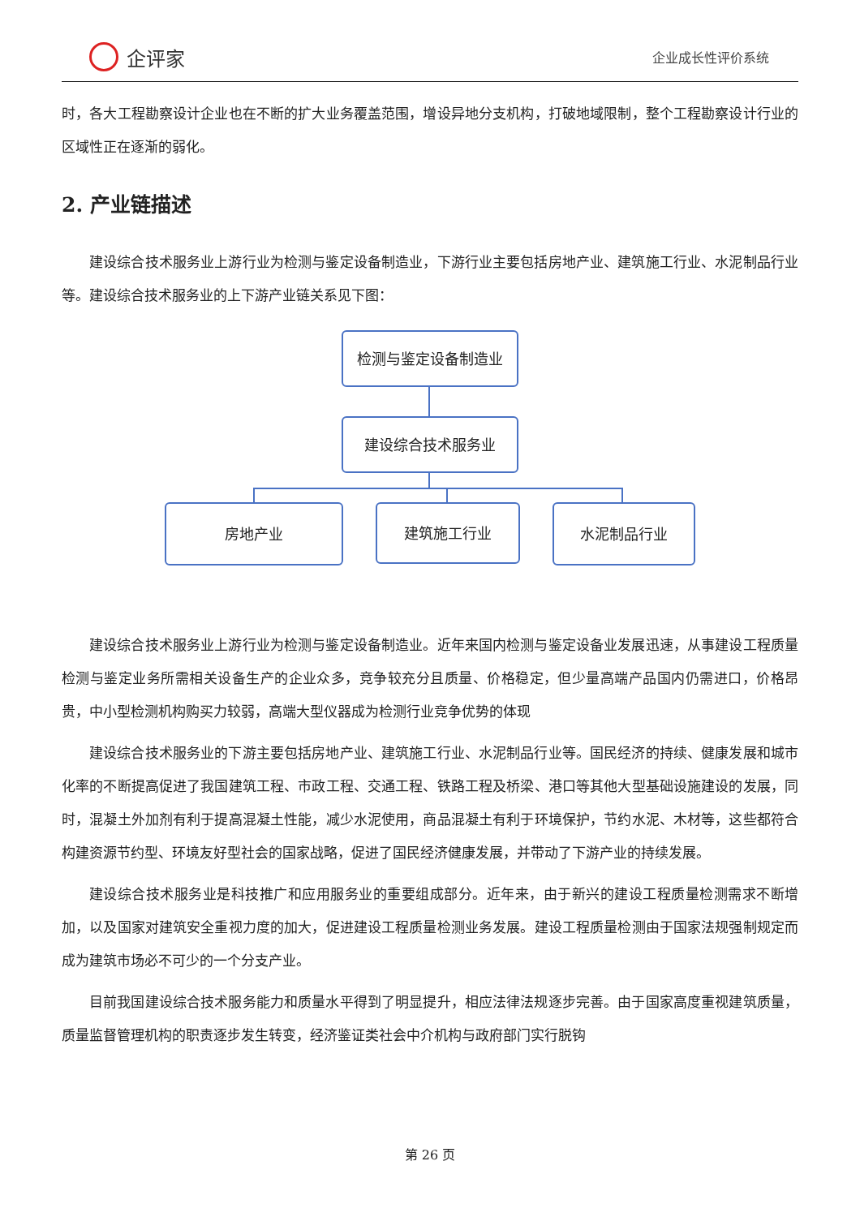企评家
企业成长性评价系统
时，各大工程勘察设计企业也在不断的扩大业务覆盖范围，增设异地分支机构，打破地域限制，整个工程勘察设计行业的区域性正在逐渐的弱化。
2. 产业链描述
建设综合技术服务业上游行业为检测与鉴定设备制造业，下游行业主要包括房地产业、建筑施工行业、水泥制品行业等。建设综合技术服务业的上下游产业链关系见下图：
检测与鉴定设备制造业
建设综合技术服务业
房地产业 建筑施工行业 水泥制品行业
建设综合技术服务业上游行业为检测与鉴定设备制造业。近年来国内检测与鉴定设备业发展迅速，从事建设工程质量检测与鉴定业务所需相关设备生产的企业众多，竞争较充分且质量、价格稳定，但少量高端产品国内仍需进口，价格昂贵，中小型检测机构购买力较弱，高端大型仪器成为检测行业竞争优势的体现
建设综合技术服务业的下游主要包括房地产业、建筑施工行业、水泥制品行业等。国民经济的持续、健康发展和城市化率的不断提高促进了我国建筑工程、市政工程、交通工程、铁路工程及桥梁、港口等其他大型基础设施建设的发展，同时，混凝土外加剂有利于提高混凝土性能，减少水泥使用，商品混凝土有利于环境保护，节约水泥、木材等，这些都符合构建资源节约型、环境友好型社会的国家战略，促进了国民经济健康发展，并带动了下游产业的持续发展。
建设综合技术服务业是科技推广和应用服务业的重要组成部分。近年来，由于新兴的建设工程质量检测需求不断增加，以及国家对建筑安全重视力度的加大，促进建设工程质量检测业务发展。建设工程质量检测由于国家法规强制规定而成为建筑市场必不可少的一个分支产业。
目前我国建设综合技术服务能力和质量水平得到了明显提升，相应法律法规逐步完善。由于国家高度重视建筑质量，质量监督管理机构的职责逐步发生转变，经济鉴证类社会中介机构与政府部门实行脱钩
第 26 页